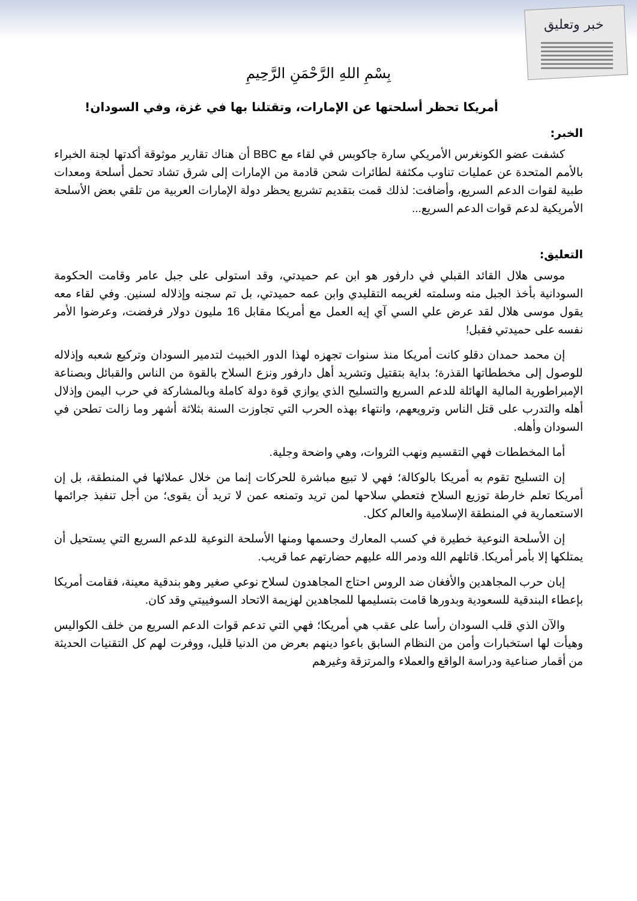خبر وتعليق
بِسْمِ اللهِ الرَّحْمَنِ الرَّحِيمِ
أمريكا تحظر أسلحتها عن الإمارات، وتقتلنا بها في غزة، وفي السودان!
الخبر:
كشفت عضو الكونغرس الأمريكي سارة جاكوبس في لقاء مع BBC أن هناك تقارير موثوقة أكدتها لجنة الخبراء بالأمم المتحدة عن عمليات تناوب مكثفة لطائرات شحن قادمة من الإمارات إلى شرق تشاد تحمل أسلحة ومعدات طبية لقوات الدعم السريع، وأضافت: لذلك قمت بتقديم تشريع يحظر دولة الإمارات العربية من تلقي بعض الأسلحة الأمريكية لدعم قوات الدعم السريع...
التعليق:
موسى هلال القائد القبلي في دارفور هو ابن عم حميدتي، وقد استولى على جبل عامر وقامت الحكومة السودانية بأخذ الجبل منه وسلمته لغريمه التقليدي وابن عمه حميدتي، بل تم سجنه وإذلاله لسنين. وفي لقاء معه يقول موسى هلال لقد عرض علي السي آي إيه العمل مع أمريكا مقابل 16 مليون دولار فرفضت، وعرضوا الأمر نفسه على حميدتي فقبل!
إن محمد حمدان دقلو كانت أمريكا منذ سنوات تجهزه لهذا الدور الخبيث لتدمير السودان وتركيع شعبه وإذلاله للوصول إلى مخططاتها القذرة؛ بداية بتقتيل وتشريد أهل دارفور ونزع السلاح بالقوة من الناس والقبائل وبصناعة الإمبراطورية المالية الهائلة للدعم السريع والتسليح الذي يوازي قوة دولة كاملة وبالمشاركة في حرب اليمن وإذلال أهله والتدرب على قتل الناس وترويعهم، وانتهاء بهذه الحرب التي تجاوزت السنة بثلاثة أشهر وما زالت تطحن في السودان وأهله.
أما المخططات فهي التقسيم ونهب الثروات، وهي واضحة وجلية.
إن التسليح تقوم به أمريكا بالوكالة؛ فهي لا تبيع مباشرة للحركات إنما من خلال عملائها في المنطقة، بل إن أمريكا تعلم خارطة توزيع السلاح فتعطي سلاحها لمن تريد وتمنعه عمن لا تريد أن يقوى؛ من أجل تنفيذ جرائمها الاستعمارية في المنطقة الإسلامية والعالم ككل.
إن الأسلحة النوعية خطيرة في كسب المعارك وحسمها ومنها الأسلحة النوعية للدعم السريع التي يستحيل أن يمتلكها إلا بأمر أمريكا. قاتلهم الله ودمر الله عليهم حضارتهم عما قريب.
إبان حرب المجاهدين والأفغان ضد الروس احتاج المجاهدون لسلاح نوعي صغير وهو بندقية معينة، فقامت أمريكا بإعطاء البندقية للسعودية وبدورها قامت بتسليمها للمجاهدين لهزيمة الاتحاد السوفييتي وقد كان.
والآن الذي قلب السودان رأسا على عقب هي أمريكا؛ فهي التي تدعم قوات الدعم السريع من خلف الكواليس وهيأت لها استخبارات وأمن من النظام السابق باعوا دينهم بعرض من الدنيا قليل، ووفرت لهم كل التقنيات الحديثة من أقمار صناعية ودراسة الواقع والعملاء والمرتزقة وغيرهم